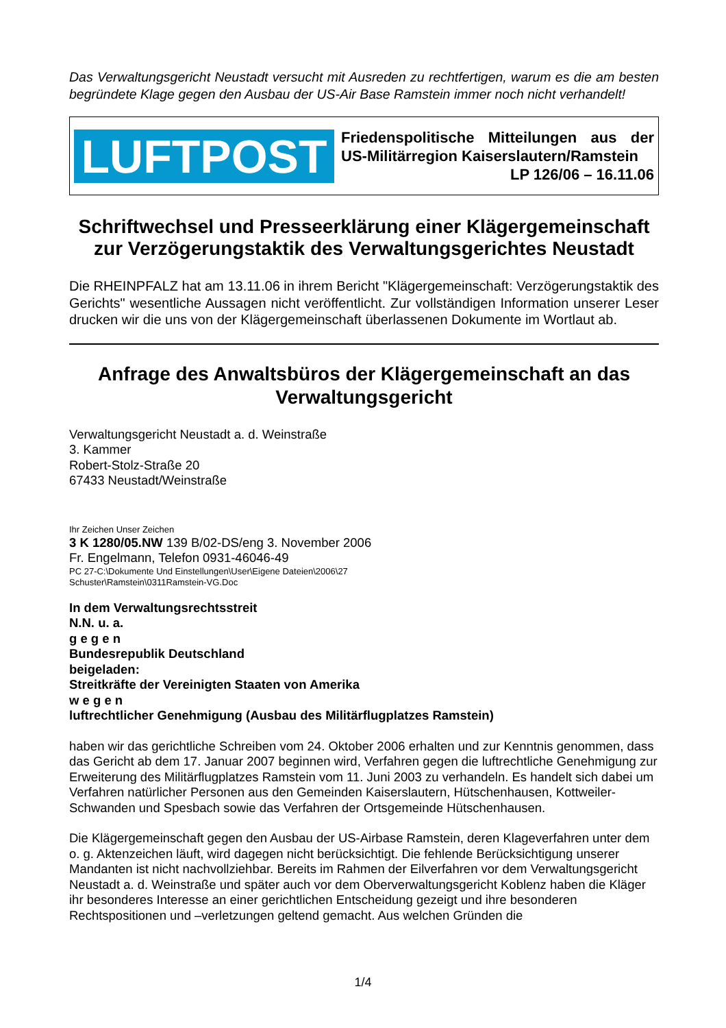Das Verwaltungsgericht Neustadt versucht mit Ausreden zu rechtfertigen, warum es die am besten begründete Klage gegen den Ausbau der US-Air Base Ramstein immer noch nicht verhandelt!
LUFTPOST
Friedenspolitische Mitteilungen aus der US-Militärregion Kaiserslautern/Ramstein
LP 126/06 – 16.11.06
Schriftwechsel und Presseerklärung einer Klägergemeinschaft zur Verzögerungstaktik des Verwaltungsgerichtes Neustadt
Die RHEINPFALZ hat am 13.11.06 in ihrem Bericht "Klägergemeinschaft: Verzögerungstaktik des Gerichts" wesentliche Aussagen nicht veröffentlicht. Zur vollständigen Information unserer Leser drucken wir die uns von der Klägergemeinschaft überlassenen Dokumente im Wortlaut ab.
Anfrage des Anwaltsbüros der Klägergemeinschaft an das Verwaltungsgericht
Verwaltungsgericht Neustadt a. d. Weinstraße
3. Kammer
Robert-Stolz-Straße 20
67433 Neustadt/Weinstraße
Ihr Zeichen Unser Zeichen
3 K 1280/05.NW 139 B/02-DS/eng 3. November 2006
Fr. Engelmann, Telefon 0931-46046-49
PC 27-C:\Dokumente Und Einstellungen\User\Eigene Dateien\2006\27
Schuster\Ramstein\0311Ramstein-VG.Doc
In dem Verwaltungsrechtsstreit
N.N. u. a.
g e g e n
Bundesrepublik Deutschland
beigeladen:
Streitkräfte der Vereinigten Staaten von Amerika
w e g e n
luftrechtlicher Genehmigung (Ausbau des Militärflugplatzes Ramstein)
haben wir das gerichtliche Schreiben vom 24. Oktober 2006 erhalten und zur Kenntnis genommen, dass das Gericht ab dem 17. Januar 2007 beginnen wird, Verfahren gegen die luftrechtliche Genehmigung zur Erweiterung des Militärflugplatzes Ramstein vom 11. Juni 2003 zu verhandeln. Es handelt sich dabei um Verfahren natürlicher Personen aus den Gemeinden Kaiserslautern, Hütschenhausen, Kottweiler-Schwanden und Spesbach sowie das Verfahren der Ortsgemeinde Hütschenhausen.
Die Klägergemeinschaft gegen den Ausbau der US-Airbase Ramstein, deren Klageverfahren unter dem o. g. Aktenzeichen läuft, wird dagegen nicht berücksichtigt. Die fehlende Berücksichtigung unserer Mandanten ist nicht nachvollziehbar. Bereits im Rahmen der Eilverfahren vor dem Verwaltungsgericht Neustadt a. d. Weinstraße und später auch vor dem Oberverwaltungsgericht Koblenz haben die Kläger ihr besonderes Interesse an einer gerichtlichen Entscheidung gezeigt und ihre besonderen Rechtspositionen und –verletzungen geltend gemacht. Aus welchen Gründen die
1/4